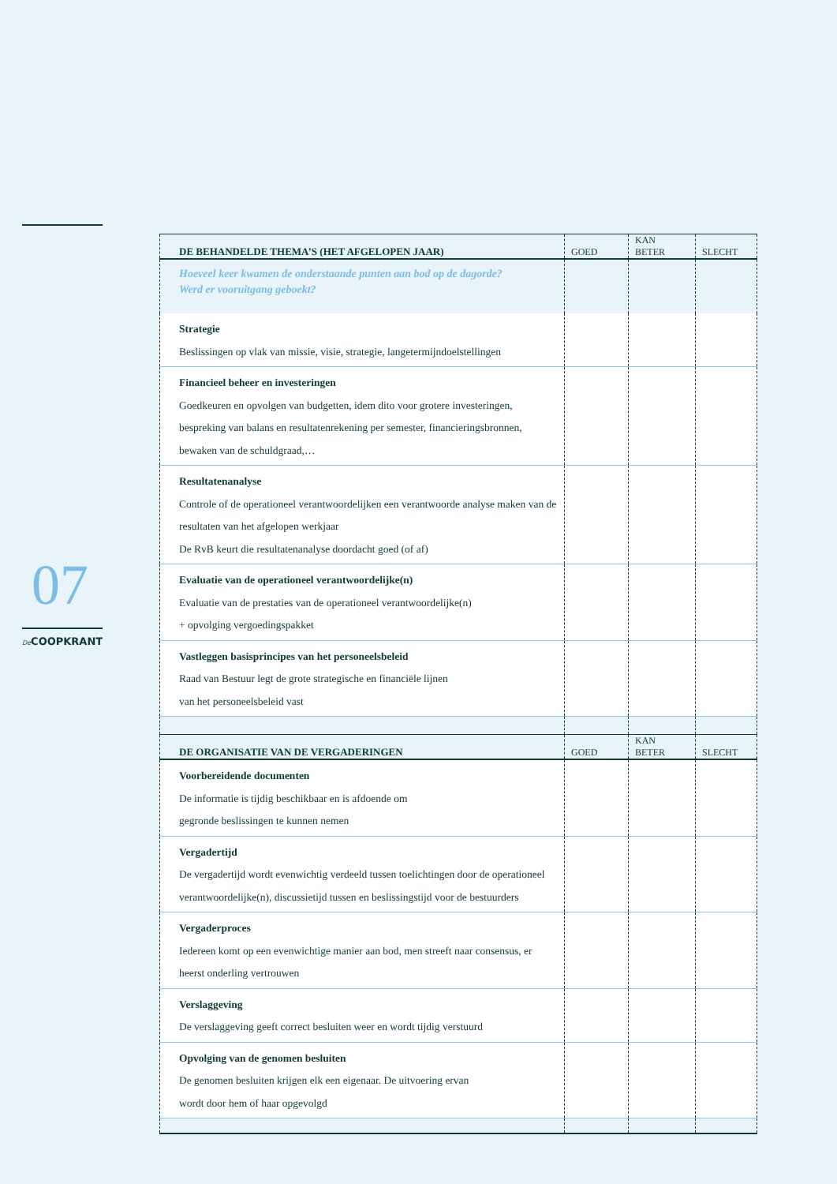07
De COOPKRANT
| DE BEHANDELDE THEMA’S (HET AFGELOPEN JAAR) | GOED | KAN BETER | SLECHT |
| --- | --- | --- | --- |
| Hoeveel keer kwamen de onderstaande punten aan bod op de dagorde? Werd er vooruitgang geboekt? | | | |
| Strategie Beslissingen op vlak van missie, visie, strategie, langetermijndoelstellingen | | | |
| Financieel beheer en investeringen Goedkeuren en opvolgen van budgetten, idem dito voor grotere investeringen, bespreking van balans en resultatenrekening per semester, financieringsbronnen, bewaken van de schuldgraad,… | | | |
| Resultatenanalyse Controle of de operationeel verantwoordelijken een verantwoorde analyse maken van de resultaten van het afgelopen werkjaar De RvB keurt die resultatenanalyse doordacht goed (of af) | | | |
| Evaluatie van de operationeel verantwoordelijke(n) Evaluatie van de prestaties van de operationeel verantwoordelijke(n) + opvolging vergoedingspakket | | | |
| Vastleggen basisprincipes van het personeelsbeleid Raad van Bestuur legt de grote strategische en financiële lijnen van het personeelsbeleid vast | | | |
| DE ORGANISATIE VAN DE VERGADERINGEN | GOED | KAN BETER | SLECHT |
| Voorbereidende documenten De informatie is tijdig beschikbaar en is afdoende om gegronde beslissingen te kunnen nemen | | | |
| Vergadertijd De vergadertijd wordt evenwichtig verdeeld tussen toelichtingen door de operationeel verantwoordelijke(n), discussietijd tussen en beslissingstijd voor de bestuurders | | | |
| Vergaderproces Iedereen komt op een evenwichtige manier aan bod, men streeft naar consensus, er heerst onderling vertrouwen | | | |
| Verslaggeving De verslaggeving geeft correct besluiten weer en wordt tijdig verstuurd | | | |
| Opvolging van de genomen besluiten De genomen besluiten krijgen elk een eigenaar. De uitvoering ervan wordt door hem of haar opgevolgd | | | |